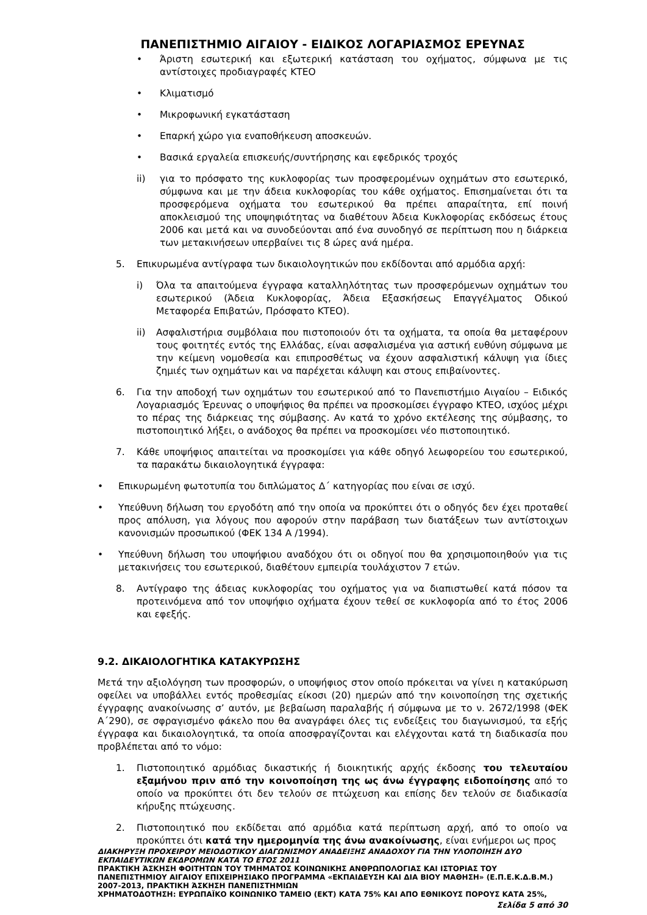ΠΑΝΕΠΙΣΤΗΜΙΟ ΑΙΓΑΙΟΥ - ΕΙΔΙΚΟΣ ΛΟΓΑΡΙΑΣΜΟΣ ΕΡΕΥΝΑΣ
• Άριστη εσωτερική και εξωτερική κατάσταση του οχήματος, σύμφωνα με τις αντίστοιχες προδιαγραφές ΚΤΕΟ
• Κλιματισμό
• Μικροφωνική εγκατάσταση
• Επαρκή χώρο για εναποθήκευση αποσκευών.
• Βασικά εργαλεία επισκευής/συντήρησης και εφεδρικός τροχός
ii) για το πρόσφατο της κυκλοφορίας των προσφερομένων οχημάτων στο εσωτερικό, σύμφωνα και με την άδεια κυκλοφορίας του κάθε οχήματος. Επισημαίνεται ότι τα προσφερόμενα οχήματα του εσωτερικού θα πρέπει απαραίτητα, επί ποινή αποκλεισμού της υποψηφιότητας να διαθέτουν Άδεια Κυκλοφορίας εκδόσεως έτους 2006 και μετά και να συνοδεύονται από ένα συνοδηγό σε περίπτωση που η διάρκεια των μετακινήσεων υπερβαίνει τις 8 ώρες ανά ημέρα.
5. Επικυρωμένα αντίγραφα των δικαιολογητικών που εκδίδονται από αρμόδια αρχή:
i) Όλα τα απαιτούμενα έγγραφα καταλληλότητας των προσφερόμενων οχημάτων του εσωτερικού (Άδεια Κυκλοφορίας, Άδεια Εξασκήσεως Επαγγέλματος Οδικού Μεταφορέα Επιβατών, Πρόσφατο ΚΤΕΟ).
ii) Ασφαλιστήρια συμβόλαια που πιστοποιούν ότι τα οχήματα, τα οποία θα μεταφέρουν τους φοιτητές εντός της Ελλάδας, είναι ασφαλισμένα για αστική ευθύνη σύμφωνα με την κείμενη νομοθεσία και επιπροσθέτως να έχουν ασφαλιστική κάλυψη για ίδιες ζημιές των οχημάτων και να παρέχεται κάλυψη και στους επιβαίνοντες.
6. Για την αποδοχή των οχημάτων του εσωτερικού από το Πανεπιστήμιο Αιγαίου – Ειδικός Λογαριασμός Έρευνας ο υποψήφιος θα πρέπει να προσκομίσει έγγραφο ΚΤΕΟ, ισχύος μέχρι το πέρας της διάρκειας της σύμβασης. Αν κατά το χρόνο εκτέλεσης της σύμβασης, το πιστοποιητικό λήξει, ο ανάδοχος θα πρέπει να προσκομίσει νέο πιστοποιητικό.
7. Κάθε υποψήφιος απαιτείται να προσκομίσει για κάθε οδηγό λεωφορείου του εσωτερικού, τα παρακάτω δικαιολογητικά έγγραφα:
• Επικυρωμένη φωτοτυπία του διπλώματος Δ΄ κατηγορίας που είναι σε ισχύ.
• Υπεύθυνη δήλωση του εργοδότη από την οποία να προκύπτει ότι ο οδηγός δεν έχει προταθεί προς απόλυση, για λόγους που αφορούν στην παράβαση των διατάξεων των αντίστοιχων κανονισμών προσωπικού (ΦΕΚ 134 Α /1994).
• Υπεύθυνη δήλωση του υποψήφιου αναδόχου ότι οι οδηγοί που θα χρησιμοποιηθούν για τις μετακινήσεις του εσωτερικού, διαθέτουν εμπειρία τουλάχιστον 7 ετών.
8. Αντίγραφο της άδειας κυκλοφορίας του οχήματος για να διαπιστωθεί κατά πόσον τα προτεινόμενα από τον υποψήφιο οχήματα έχουν τεθεί σε κυκλοφορία από το έτος 2006 και εφεξής.
9.2. ΔΙΚΑΙΟΛΟΓΗΤΙΚΑ ΚΑΤΑΚΥΡΩΣΗΣ
Μετά την αξιολόγηση των προσφορών, ο υποψήφιος στον οποίο πρόκειται να γίνει η κατακύρωση οφείλει να υποβάλλει εντός προθεσμίας είκοσι (20) ημερών από την κοινοποίηση της σχετικής έγγραφης ανακοίνωσης σ’ αυτόν, με βεβαίωση παραλαβής ή σύμφωνα με το ν. 2672/1998 (ΦΕΚ Α΄290), σε σφραγισμένο φάκελο που θα αναγράφει όλες τις ενδείξεις του διαγωνισμού, τα εξής έγγραφα και δικαιολογητικά, τα οποία αποσφραγίζονται και ελέγχονται κατά τη διαδικασία που προβλέπεται από το νόμο:
1. Πιστοποιητικό αρμόδιας δικαστικής ή διοικητικής αρχής έκδοσης του τελευταίου εξαμήνου πριν από την κοινοποίηση της ως άνω έγγραφης ειδοποίησης από το οποίο να προκύπτει ότι δεν τελούν σε πτώχευση και επίσης δεν τελούν σε διαδικασία κήρυξης πτώχευσης.
2. Πιστοποιητικό που εκδίδεται από αρμόδια κατά περίπτωση αρχή, από το οποίο να προκύπτει ότι κατά την ημερομηνία της άνω ανακοίνωσης, είναι ενήμεροι ως προς
ΔΙΑΚΗΡΥΞΗ ΠΡΟΧΕΙΡΟΥ ΜΕΙΟΔΟΤΙΚΟΥ ΔΙΑΓΩΝΙΣΜΟΥ ΑΝΑΔΕΙΞΗΣ ΑΝΑΔΟΧΟΥ ΓΙΑ ΤΗΝ ΥΛΟΠΟΙΗΣΗ ΔΥΟ ΕΚΠΑΙΔΕΥΤΙΚΩΝ ΕΚΔΡΟΜΩΝ ΚΑΤΑ ΤΟ ΕΤΟΣ 2011
ΠΡΑΚΤΙΚΗ ΆΣΚΗΣΗ ΦΟΙΤΗΤΩΝ ΤΟΥ ΤΜΗΜΑΤΟΣ ΚΟΙΝΩΝΙΚΗΣ ΑΝΘΡΩΠΟΛΟΓΙΑΣ ΚΑΙ ΙΣΤΟΡΙΑΣ ΤΟΥ ΠΑΝΕΠΙΣΤΗΜΙΟΥ ΑΙΓΑΙΟΥ ΕΠΙΧΕΙΡΗΣΙΑΚΟ ΠΡΟΓΡΑΜΜΑ «ΕΚΠΑΙΔΕΥΣΗ ΚΑΙ ΔΙΑ ΒΙΟΥ ΜΑΘΗΣΗ» (Ε.Π.Ε.Κ.Δ.Β.Μ.) 2007-2013, ΠΡΑΚΤΙΚΗ ΆΣΚΗΣΗ ΠΑΝΕΠΙΣΤΗΜΙΩΝ
ΧΡΗΜΑΤΟΔΟΤΗΣΗ: ΕΥΡΩΠΑΪΚΟ ΚΟΙΝΩΝΙΚΟ ΤΑΜΕΙΟ (ΕΚΤ) ΚΑΤΑ 75% ΚΑΙ ΑΠΟ ΕΘΝΙΚΟΥΣ ΠΟΡΟΥΣ ΚΑΤΑ 25%,
Σελίδα 5 από 30